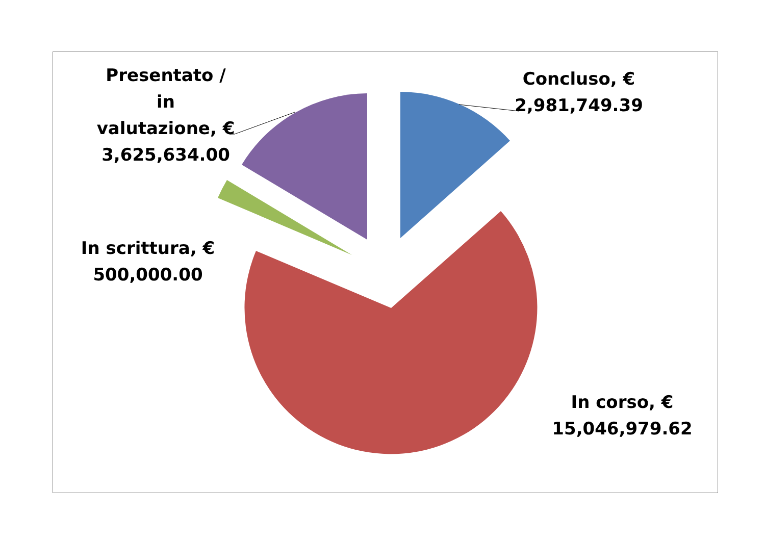Concluso, €
2,981,749.39
Presentato /
in
valutazione, €
3,625,634.00
In scrittura, €
500,000.00
In corso, €
15,046,979.62